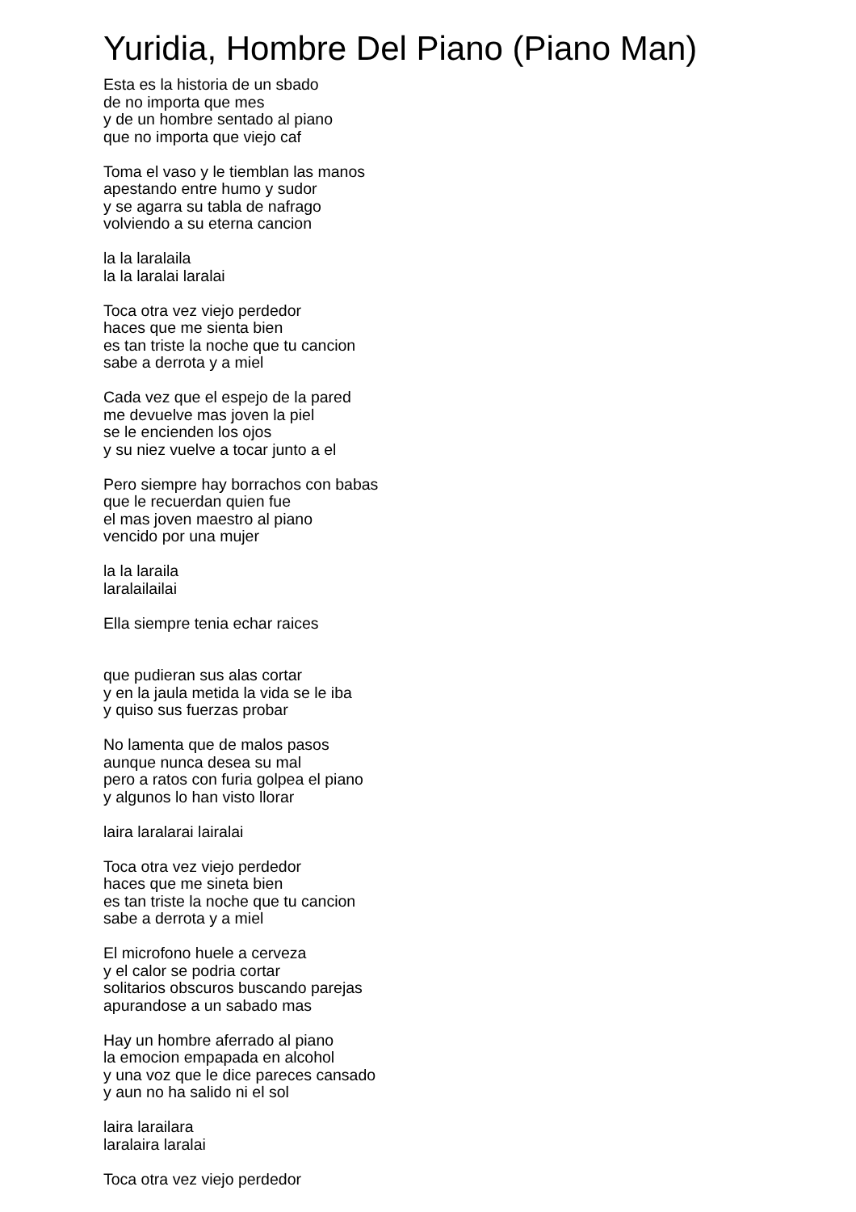Yuridia, Hombre Del Piano (Piano Man)
Esta es la historia de un sbado de no importa que mes y de un hombre sentado al piano que no importa que viejo caf Toma el vaso y le tiemblan las manos apestando entre humo y sudor y se agarra su tabla de nafrago volviendo a su eterna cancion la la laralaila la la laralai laralai Toca otra vez viejo perdedor haces que me sienta bien es tan triste la noche que tu cancion sabe a derrota y a miel Cada vez que el espejo de la pared me devuelve mas joven la piel se le encienden los ojos y su niez vuelve a tocar junto a el Pero siempre hay borrachos con babas que le recuerdan quien fue el mas joven maestro al piano vencido por una mujer la la laraila laralailailai Ella siempre tenia echar raices que pudieran sus alas cortar y en la jaula metida la vida se le iba y quiso sus fuerzas probar No lamenta que de malos pasos aunque nunca desea su mal pero a ratos con furia golpea el piano y algunos lo han visto llorar laira laralarai lairalai Toca otra vez viejo perdedor haces que me sineta bien es tan triste la noche que tu cancion sabe a derrota y a miel El microfono huele a cerveza y el calor se podria cortar solitarios obscuros buscando parejas apurandose a un sabado mas Hay un hombre aferrado al piano la emocion empapada en alcohol y una voz que le dice pareces cansado y aun no ha salido ni el sol laira larailara laralaira laralai Toca otra vez viejo perdedor